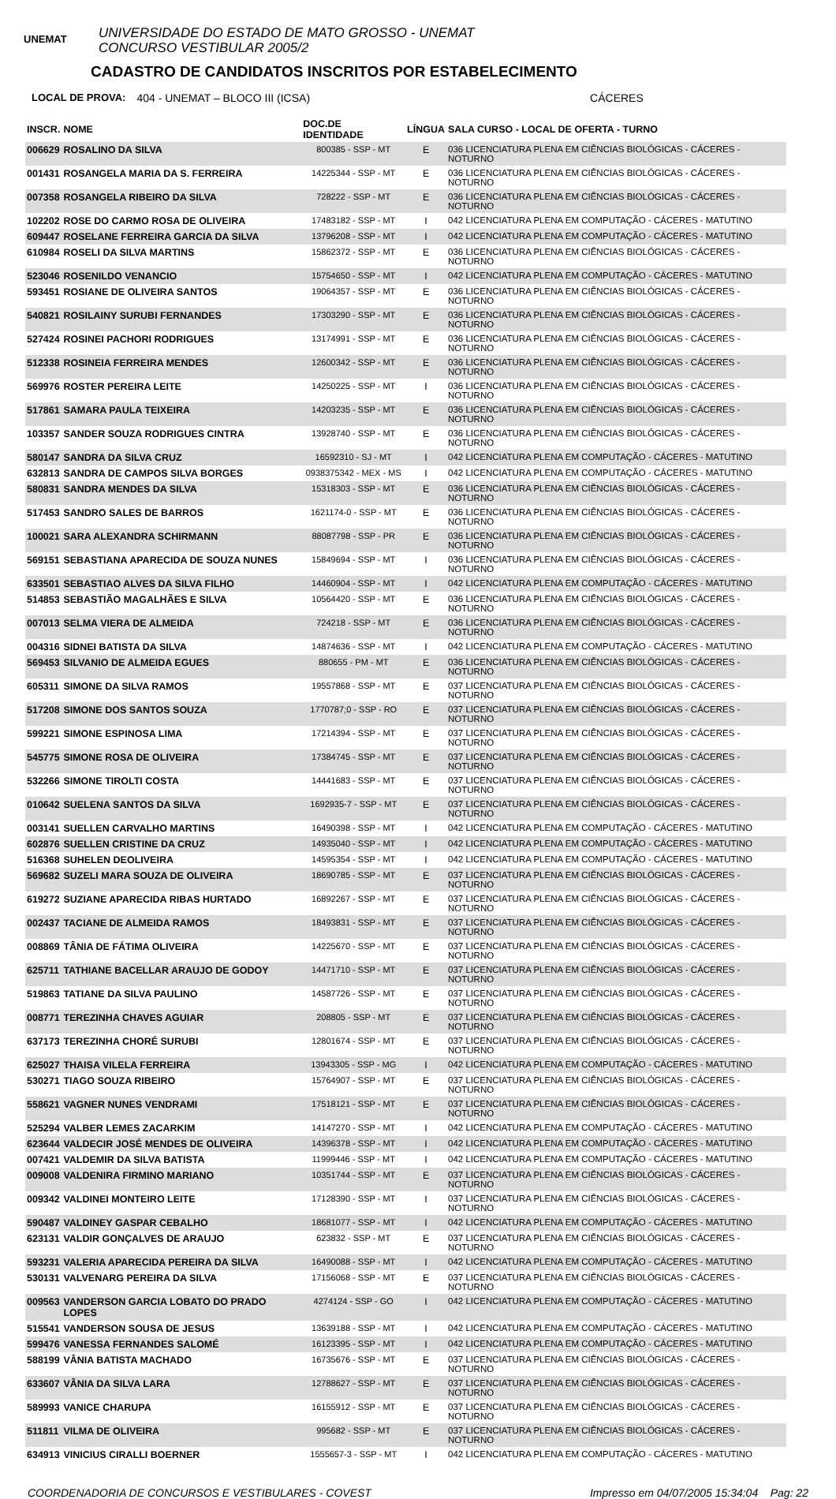UNEMAT
UNIVERSIDADE DO ESTADO DE MATO GROSSO - UNEMAT
CONCURSO VESTIBULAR 2005/2
CADASTRO DE CANDIDATOS INSCRITOS POR ESTABELECIMENTO
LOCAL DE PROVA: 404 - UNEMAT – BLOCO III (ICSA) CÁCERES
| INSCR. | NOME | DOC.DE IDENTIDADE | LÍNGUA | SALA CURSO - LOCAL DE OFERTA - TURNO |
| --- | --- | --- | --- | --- |
| 006629 | ROSALINO DA SILVA | 800385 - SSP - MT | E | 036 LICENCIATURA PLENA EM CIÊNCIAS BIOLÓGICAS - CÁCERES - NOTURNO |
| 001431 | ROSANGELA MARIA DA S. FERREIRA | 14225344 - SSP - MT | E | 036 LICENCIATURA PLENA EM CIÊNCIAS BIOLÓGICAS - CÁCERES - NOTURNO |
| 007358 | ROSANGELA RIBEIRO DA SILVA | 728222 - SSP - MT | E | 036 LICENCIATURA PLENA EM CIÊNCIAS BIOLÓGICAS - CÁCERES - NOTURNO |
| 102202 | ROSE DO CARMO ROSA DE OLIVEIRA | 17483182 - SSP - MT | I | 042 LICENCIATURA PLENA EM COMPUTAÇÃO - CÁCERES - MATUTINO |
| 609447 | ROSELANE FERREIRA GARCIA DA SILVA | 13796208 - SSP - MT | I | 042 LICENCIATURA PLENA EM COMPUTAÇÃO - CÁCERES - MATUTINO |
| 610984 | ROSELI DA SILVA MARTINS | 15862372 - SSP - MT | E | 036 LICENCIATURA PLENA EM CIÊNCIAS BIOLÓGICAS - CÁCERES - NOTURNO |
| 523046 | ROSENILDO VENANCIO | 15754650 - SSP - MT | I | 042 LICENCIATURA PLENA EM COMPUTAÇÃO - CÁCERES - MATUTINO |
| 593451 | ROSIANE DE OLIVEIRA SANTOS | 19064357 - SSP - MT | E | 036 LICENCIATURA PLENA EM CIÊNCIAS BIOLÓGICAS - CÁCERES - NOTURNO |
| 540821 | ROSILAINY SURUBI FERNANDES | 17303290 - SSP - MT | E | 036 LICENCIATURA PLENA EM CIÊNCIAS BIOLÓGICAS - CÁCERES - NOTURNO |
| 527424 | ROSINEI PACHORI RODRIGUES | 13174991 - SSP - MT | E | 036 LICENCIATURA PLENA EM CIÊNCIAS BIOLÓGICAS - CÁCERES - NOTURNO |
| 512338 | ROSINEIA FERREIRA MENDES | 12600342 - SSP - MT | E | 036 LICENCIATURA PLENA EM CIÊNCIAS BIOLÓGICAS - CÁCERES - NOTURNO |
| 569976 | ROSTER PEREIRA LEITE | 14250225 - SSP - MT | I | 036 LICENCIATURA PLENA EM CIÊNCIAS BIOLÓGICAS - CÁCERES - NOTURNO |
| 517861 | SAMARA PAULA TEIXEIRA | 14203235 - SSP - MT | E | 036 LICENCIATURA PLENA EM CIÊNCIAS BIOLÓGICAS - CÁCERES - NOTURNO |
| 103357 | SANDER SOUZA RODRIGUES CINTRA | 13928740 - SSP - MT | E | 036 LICENCIATURA PLENA EM CIÊNCIAS BIOLÓGICAS - CÁCERES - NOTURNO |
| 580147 | SANDRA DA SILVA CRUZ | 16592310 - SJ - MT | I | 042 LICENCIATURA PLENA EM COMPUTAÇÃO - CÁCERES - MATUTINO |
| 632813 | SANDRA DE CAMPOS SILVA BORGES | 0938375342 - MEX - MS | I | 042 LICENCIATURA PLENA EM COMPUTAÇÃO - CÁCERES - MATUTINO |
| 580831 | SANDRA MENDES DA SILVA | 15318303 - SSP - MT | E | 036 LICENCIATURA PLENA EM CIÊNCIAS BIOLÓGICAS - CÁCERES - NOTURNO |
| 517453 | SANDRO SALES DE BARROS | 1621174-0 - SSP - MT | E | 036 LICENCIATURA PLENA EM CIÊNCIAS BIOLÓGICAS - CÁCERES - NOTURNO |
| 100021 | SARA ALEXANDRA SCHIRMANN | 88087798 - SSP - PR | E | 036 LICENCIATURA PLENA EM CIÊNCIAS BIOLÓGICAS - CÁCERES - NOTURNO |
| 569151 | SEBASTIANA APARECIDA DE SOUZA NUNES | 15849694 - SSP - MT | I | 036 LICENCIATURA PLENA EM CIÊNCIAS BIOLÓGICAS - CÁCERES - NOTURNO |
| 633501 | SEBASTIAO ALVES DA SILVA FILHO | 14460904 - SSP - MT | I | 042 LICENCIATURA PLENA EM COMPUTAÇÃO - CÁCERES - MATUTINO |
| 514853 | SEBASTIÃO MAGALHÃES E SILVA | 10564420 - SSP - MT | E | 036 LICENCIATURA PLENA EM CIÊNCIAS BIOLÓGICAS - CÁCERES - NOTURNO |
| 007013 | SELMA VIERA DE ALMEIDA | 724218 - SSP - MT | E | 036 LICENCIATURA PLENA EM CIÊNCIAS BIOLÓGICAS - CÁCERES - NOTURNO |
| 004316 | SIDNEI BATISTA DA SILVA | 14874636 - SSP - MT | I | 042 LICENCIATURA PLENA EM COMPUTAÇÃO - CÁCERES - MATUTINO |
| 569453 | SILVANIO DE ALMEIDA EGUES | 880655 - PM - MT | E | 036 LICENCIATURA PLENA EM CIÊNCIAS BIOLÓGICAS - CÁCERES - NOTURNO |
| 605311 | SIMONE DA SILVA RAMOS | 19557868 - SSP - MT | E | 037 LICENCIATURA PLENA EM CIÊNCIAS BIOLÓGICAS - CÁCERES - NOTURNO |
| 517208 | SIMONE DOS SANTOS SOUZA | 1770787;0 - SSP - RO | E | 037 LICENCIATURA PLENA EM CIÊNCIAS BIOLÓGICAS - CÁCERES - NOTURNO |
| 599221 | SIMONE ESPINOSA LIMA | 17214394 - SSP - MT | E | 037 LICENCIATURA PLENA EM CIÊNCIAS BIOLÓGICAS - CÁCERES - NOTURNO |
| 545775 | SIMONE ROSA DE OLIVEIRA | 17384745 - SSP - MT | E | 037 LICENCIATURA PLENA EM CIÊNCIAS BIOLÓGICAS - CÁCERES - NOTURNO |
| 532266 | SIMONE TIROLTI COSTA | 14441683 - SSP - MT | E | 037 LICENCIATURA PLENA EM CIÊNCIAS BIOLÓGICAS - CÁCERES - NOTURNO |
| 010642 | SUELENA SANTOS DA SILVA | 1692935-7 - SSP - MT | E | 037 LICENCIATURA PLENA EM CIÊNCIAS BIOLÓGICAS - CÁCERES - NOTURNO |
| 003141 | SUELLEN CARVALHO MARTINS | 16490398 - SSP - MT | I | 042 LICENCIATURA PLENA EM COMPUTAÇÃO - CÁCERES - MATUTINO |
| 602876 | SUELLEN CRISTINE DA CRUZ | 14935040 - SSP - MT | I | 042 LICENCIATURA PLENA EM COMPUTAÇÃO - CÁCERES - MATUTINO |
| 516368 | SUHELEN DEOLIVEIRA | 14595354 - SSP - MT | I | 042 LICENCIATURA PLENA EM COMPUTAÇÃO - CÁCERES - MATUTINO |
| 569682 | SUZELI MARA SOUZA DE OLIVEIRA | 18690785 - SSP - MT | E | 037 LICENCIATURA PLENA EM CIÊNCIAS BIOLÓGICAS - CÁCERES - NOTURNO |
| 619272 | SUZIANE APARECIDA RIBAS HURTADO | 16892267 - SSP - MT | E | 037 LICENCIATURA PLENA EM CIÊNCIAS BIOLÓGICAS - CÁCERES - NOTURNO |
| 002437 | TACIANE DE ALMEIDA RAMOS | 18493831 - SSP - MT | E | 037 LICENCIATURA PLENA EM CIÊNCIAS BIOLÓGICAS - CÁCERES - NOTURNO |
| 008869 | TÂNIA DE FÁTIMA OLIVEIRA | 14225670 - SSP - MT | E | 037 LICENCIATURA PLENA EM CIÊNCIAS BIOLÓGICAS - CÁCERES - NOTURNO |
| 625711 | TATHIANE BACELLAR ARAUJO DE GODOY | 14471710 - SSP - MT | E | 037 LICENCIATURA PLENA EM CIÊNCIAS BIOLÓGICAS - CÁCERES - NOTURNO |
| 519863 | TATIANE DA SILVA PAULINO | 14587726 - SSP - MT | E | 037 LICENCIATURA PLENA EM CIÊNCIAS BIOLÓGICAS - CÁCERES - NOTURNO |
| 008771 | TEREZINHA CHAVES AGUIAR | 208805 - SSP - MT | E | 037 LICENCIATURA PLENA EM CIÊNCIAS BIOLÓGICAS - CÁCERES - NOTURNO |
| 637173 | TEREZINHA CHORÉ SURUBI | 12801674 - SSP - MT | E | 037 LICENCIATURA PLENA EM CIÊNCIAS BIOLÓGICAS - CÁCERES - NOTURNO |
| 625027 | THAISA VILELA FERREIRA | 13943305 - SSP - MG | I | 042 LICENCIATURA PLENA EM COMPUTAÇÃO - CÁCERES - MATUTINO |
| 530271 | TIAGO SOUZA RIBEIRO | 15764907 - SSP - MT | E | 037 LICENCIATURA PLENA EM CIÊNCIAS BIOLÓGICAS - CÁCERES - NOTURNO |
| 558621 | VAGNER NUNES VENDRAMI | 17518121 - SSP - MT | E | 037 LICENCIATURA PLENA EM CIÊNCIAS BIOLÓGICAS - CÁCERES - NOTURNO |
| 525294 | VALBER LEMES ZACARKIM | 14147270 - SSP - MT | I | 042 LICENCIATURA PLENA EM COMPUTAÇÃO - CÁCERES - MATUTINO |
| 623644 | VALDECIR JOSÉ MENDES DE OLIVEIRA | 14396378 - SSP - MT | I | 042 LICENCIATURA PLENA EM COMPUTAÇÃO - CÁCERES - MATUTINO |
| 007421 | VALDEMIR DA SILVA BATISTA | 11999446 - SSP - MT | I | 042 LICENCIATURA PLENA EM COMPUTAÇÃO - CÁCERES - MATUTINO |
| 009008 | VALDENIRA FIRMINO MARIANO | 10351744 - SSP - MT | E | 037 LICENCIATURA PLENA EM CIÊNCIAS BIOLÓGICAS - CÁCERES - NOTURNO |
| 009342 | VALDINEI MONTEIRO LEITE | 17128390 - SSP - MT | I | 037 LICENCIATURA PLENA EM CIÊNCIAS BIOLÓGICAS - CÁCERES - NOTURNO |
| 590487 | VALDINEY GASPAR CEBALHO | 18681077 - SSP - MT | I | 042 LICENCIATURA PLENA EM COMPUTAÇÃO - CÁCERES - MATUTINO |
| 623131 | VALDIR GONÇALVES DE ARAUJO | 623832 - SSP - MT | E | 037 LICENCIATURA PLENA EM CIÊNCIAS BIOLÓGICAS - CÁCERES - NOTURNO |
| 593231 | VALERIA APARECIDA PEREIRA DA SILVA | 16490088 - SSP - MT | I | 042 LICENCIATURA PLENA EM COMPUTAÇÃO - CÁCERES - MATUTINO |
| 530131 | VALVENARG PEREIRA DA SILVA | 17156068 - SSP - MT | E | 037 LICENCIATURA PLENA EM CIÊNCIAS BIOLÓGICAS - CÁCERES - NOTURNO |
| 009563 | VANDERSON GARCIA LOBATO DO PRADO LOPES | 4274124 - SSP - GO | I | 042 LICENCIATURA PLENA EM COMPUTAÇÃO - CÁCERES - MATUTINO |
| 515541 | VANDERSON SOUSA DE JESUS | 13639188 - SSP - MT | I | 042 LICENCIATURA PLENA EM COMPUTAÇÃO - CÁCERES - MATUTINO |
| 599476 | VANESSA FERNANDES SALOMÉ | 16123395 - SSP - MT | I | 042 LICENCIATURA PLENA EM COMPUTAÇÃO - CÁCERES - MATUTINO |
| 588199 | VÂNIA BATISTA MACHADO | 16735676 - SSP - MT | E | 037 LICENCIATURA PLENA EM CIÊNCIAS BIOLÓGICAS - CÁCERES - NOTURNO |
| 633607 | VÂNIA DA SILVA LARA | 12788627 - SSP - MT | E | 037 LICENCIATURA PLENA EM CIÊNCIAS BIOLÓGICAS - CÁCERES - NOTURNO |
| 589993 | VANICE CHARUPA | 16155912 - SSP - MT | E | 037 LICENCIATURA PLENA EM CIÊNCIAS BIOLÓGICAS - CÁCERES - NOTURNO |
| 511811 | VILMA DE OLIVEIRA | 995682 - SSP - MT | E | 037 LICENCIATURA PLENA EM CIÊNCIAS BIOLÓGICAS - CÁCERES - NOTURNO |
| 634913 | VINICIUS CIRALLI BOERNER | 1555657-3 - SSP - MT | I | 042 LICENCIATURA PLENA EM COMPUTAÇÃO - CÁCERES - MATUTINO |
COORDENADORIA DE CONCURSOS E VESTIBULARES - COVEST Impresso em 04/07/2005 15:34:04 Pag: 22